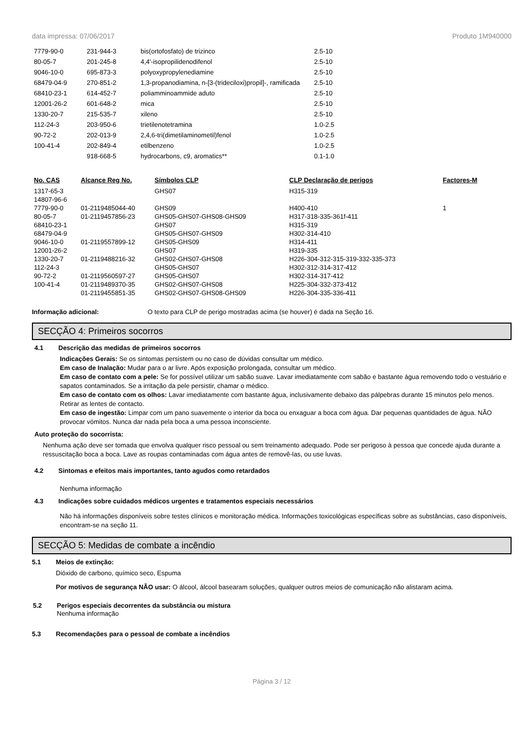data impressa: 07/06/2017 Produto 1M940000
| 7779-90-0 | 231-944-3 | bis(ortofosfato) de trizinco | 2.5-10 |
| 80-05-7 | 201-245-8 | 4,4'-isopropilidenodifenol | 2.5-10 |
| 9046-10-0 | 695-873-3 | polyoxypropylenediamine | 2.5-10 |
| 68479-04-9 | 270-851-2 | 1,3-propanodiamina, n-[3-(trideciloxi)propil]-, ramificada | 2.5-10 |
| 68410-23-1 | 614-452-7 | poliamminoammide aduto | 2.5-10 |
| 12001-26-2 | 601-648-2 | mica | 2.5-10 |
| 1330-20-7 | 215-535-7 | xileno | 2.5-10 |
| 112-24-3 | 203-950-6 | trietilenotetramina | 1.0-2.5 |
| 90-72-2 | 202-013-9 | 2,4,6-tri(dimetilaminometil)fenol | 1.0-2.5 |
| 100-41-4 | 202-849-4 | etilbenzeno | 1.0-2.5 |
| | 918-668-5 | hydrocarbons, c9, aromatics** | 0.1-1.0 |
| No. CAS | Alcance Reg No. | Símbolos CLP | CLP Declaração de perigos | Factores-M |
| --- | --- | --- | --- | --- |
| 1317-65-3 14807-96-6 | | GHS07 | H315-319 | |
| 7779-90-0 | 01-2119485044-40 | GHS09 | H400-410 | 1 |
| 80-05-7 | 01-2119457856-23 | GHS05-GHS07-GHS08-GHS09 | H317-318-335-361f-411 | |
| 68410-23-1 | | GHS07 | H315-319 | |
| 68479-04-9 | | GHS05-GHS07-GHS09 | H302-314-410 | |
| 9046-10-0 | 01-2119557899-12 | GHS05-GHS09 | H314-411 | |
| 12001-26-2 | | GHS07 | H319-335 | |
| 1330-20-7 | 01-2119488216-32 | GHS02-GHS07-GHS08 | H226-304-312-315-319-332-335-373 | |
| 112-24-3 | | GHS05-GHS07 | H302-312-314-317-412 | |
| 90-72-2 | 01-2119560597-27 | GHS05-GHS07 | H302-314-317-412 | |
| 100-41-4 | 01-2119489370-35 | GHS02-GHS07-GHS08 | H225-304-332-373-412 | |
| | 01-2119455851-35 | GHS02-GHS07-GHS08-GHS09 | H226-304-335-336-411 | |
Informação adicional: O texto para CLP de perigo mostradas acima (se houver) é dada na Seção 16.
SECÇÃO 4: Primeiros socorros
4.1 Descrição das medidas de primeiros socorros
Indicações Gerais: Se os sintomas persistem ou no caso de dúvidas consultar um médico.
Em caso de Inalação: Mudar para o ar livre. Após exposição prolongada, consultar um médico.
Em caso de contato com a pele: Se for possível utilizar um sabão suave. Lavar imediatamente com sabão e bastante água removendo todo o vestuário e sapatos contaminados. Se a irritação da pele persistir, chamar o médico.
Em caso de contato com os olhos: Lavar imediatamente com bastante água, inclusivamente debaixo das pálpebras durante 15 minutos pelo menos. Retirar as lentes de contacto.
Em caso de ingestão: Limpar com um pano suavemente o interior da boca ou enxaguar a boca com água. Dar pequenas quantidades de água. NÃO provocar vómitos. Nunca dar nada pela boca a uma pessoa inconsciente.
Auto proteção do socorrista:
Nenhuma ação deve ser tomada que envolva qualquer risco pessoal ou sem treinamento adequado. Pode ser perigoso à pessoa que concede ajuda durante a ressuscitação boca a boca. Lave as roupas contaminadas com água antes de removê-las, ou use luvas.
4.2 Sintomas e efeitos mais importantes, tanto agudos como retardados
Nenhuma informação
4.3 Indicações sobre cuidados médicos urgentes e tratamentos especiais necessários
Não há informações disponíveis sobre testes clínicos e monitoração médica. Informações toxicológicas específicas sobre as substâncias, caso disponíveis, encontram-se na seção 11.
SECÇÃO 5: Medidas de combate a incêndio
5.1 Meios de extinção:
Dióxido de carbono, químico seco, Espuma
Por motivos de segurança NÃO usar: O álcool, álcool basearam soluções, qualquer outros meios de comunicação não alistaram acima.
5.2 Perigos especiais decorrentes da substância ou mistura
Nenhuma informação
5.3 Recomendações para o pessoal de combate a incêndios
Página 3 / 12